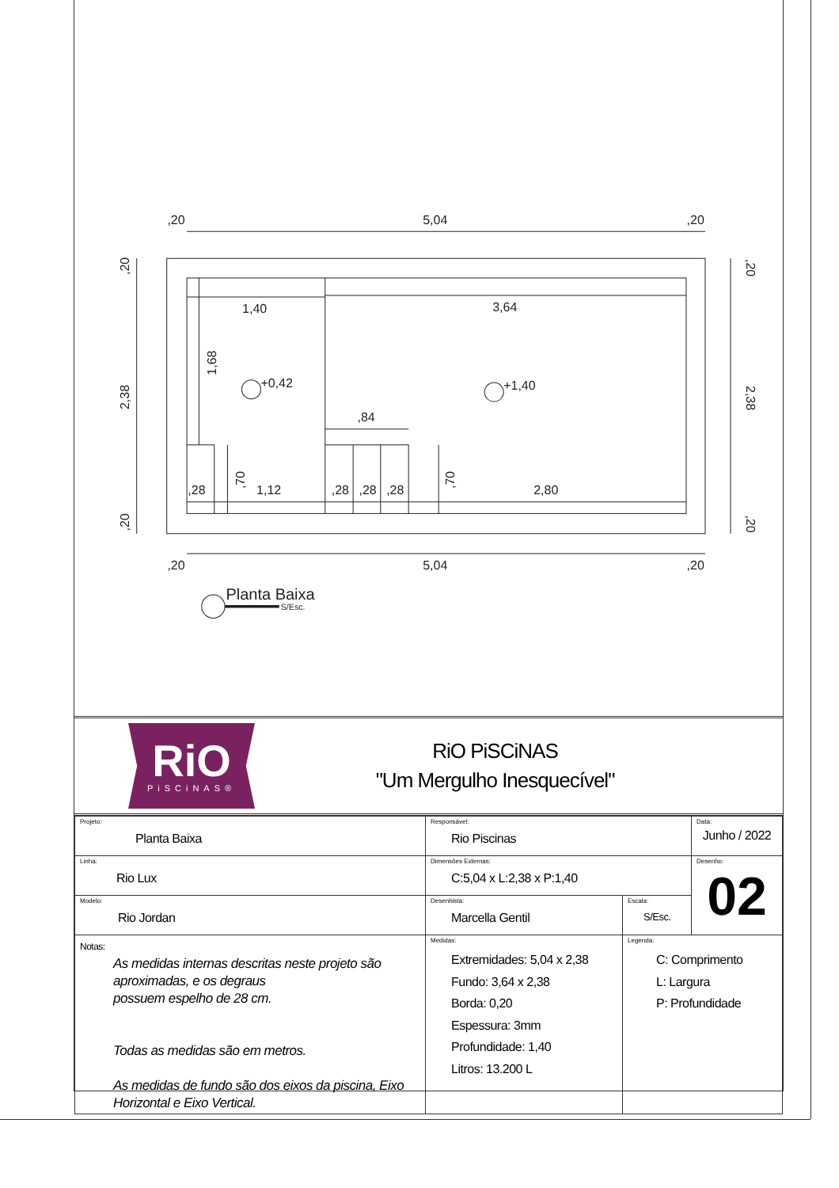,20
5,04
,20
,20
5,04
,20
1,40
3,64
+0,42
+1,40
,84
,28
1,12
,28
,28
,28
2,80
2,38
,20
,20
1,68
,70
,70
2,38
,20
,20
Planta Baixa
S/Esc.
RiO
PiSCiNAS®
RiO PiSCiNAS
"Um Mergulho Inesquecível"
| Projeto: Planta Baixa | Responsável: Rio Piscinas | | Data: Junho / 2022 |
| Linha: Rio Lux | Dimensões Externas: C:5,04 x L:2,38 x P:1,40 | | Desenho: 02 |
| Modelo: Rio Jordan | Desenhista: Marcella Gentil | Escala: S/Esc. | |
| Notas: As medidas internas descritas neste projeto são aproximadas, e os degraus possuem espelho de 28 cm. Todas as medidas são em metros. As medidas de fundo são dos eixos da piscina, Eixo Horizontal e Eixo Vertical. | Medidas: Extremidades: 5,04 x 2,38 Fundo: 3,64 x 2,38 Borda: 0,20 Espessura: 3mm Profundidade: 1,40 Litros: 13.200 L | Legenda: C: Comprimento L: Largura P: Profundidade | |